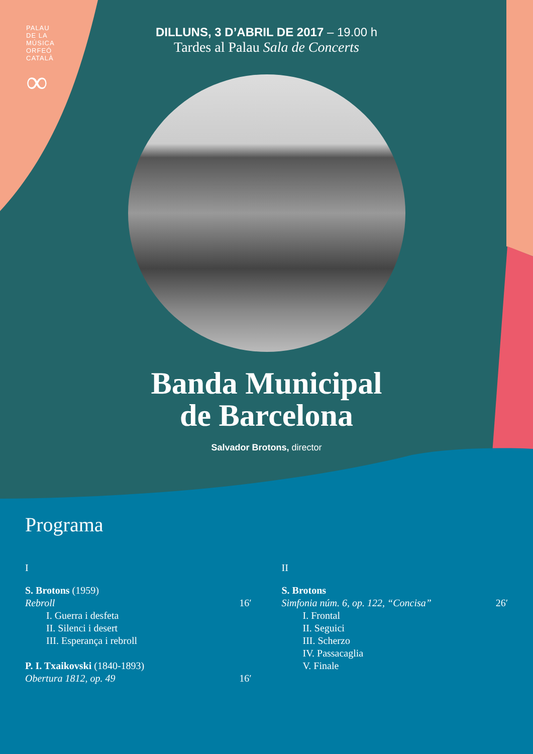PALAU
DE LA
MÚSICA
ORFEÓ
CATALÀ
∞
DILLUNS, 3 D’ABRIL DE 2017 – 19.00 h
Tardes al Palau Sala de Concerts
Banda Municipal
de Barcelona
Salvador Brotons, director
Programa
I
S. Brotons (1959)
Rebroll 16′
I. Guerra i desfeta
II. Silenci i desert
III. Esperança i rebroll
P. I. Txaikovski (1840-1893)
Obertura 1812, op. 49 16′
II
S. Brotons
Simfonia núm. 6, op. 122, “Concisa” 26′
I. Frontal
II. Seguici
III. Scherzo
IV. Passacaglia
V. Finale